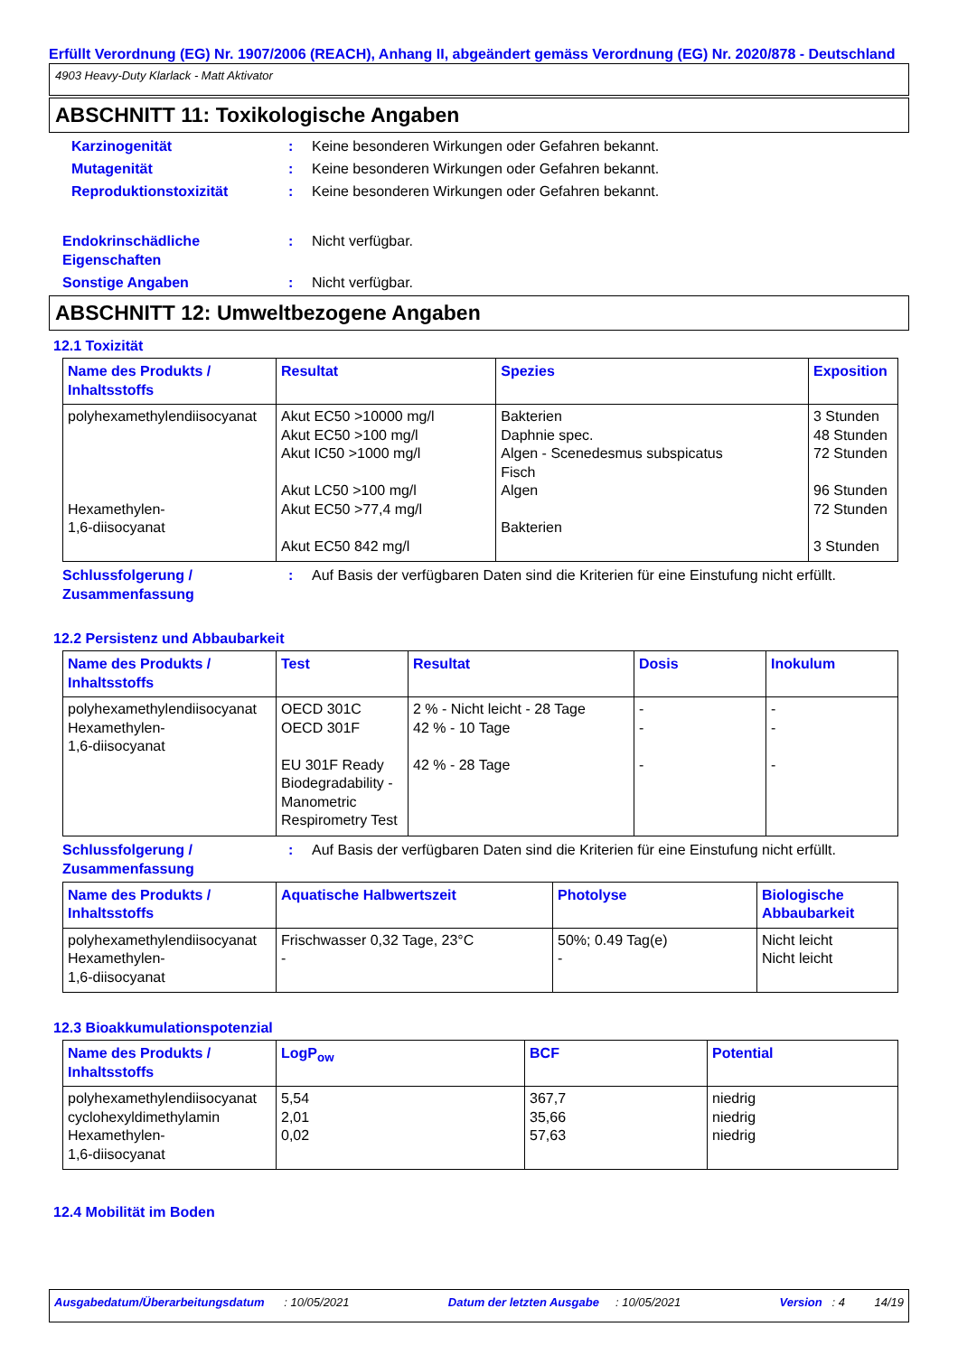Erfüllt Verordnung (EG) Nr. 1907/2006 (REACH), Anhang II, abgeändert gemäss Verordnung (EG) Nr. 2020/878 - Deutschland
4903 Heavy-Duty Klarlack - Matt Aktivator
ABSCHNITT 11: Toxikologische Angaben
Karzinogenität: Keine besonderen Wirkungen oder Gefahren bekannt.
Mutagenität: Keine besonderen Wirkungen oder Gefahren bekannt.
Reproduktionstoxizität: Keine besonderen Wirkungen oder Gefahren bekannt.
Endokrinschädliche Eigenschaften: Nicht verfügbar.
Sonstige Angaben: Nicht verfügbar.
ABSCHNITT 12: Umweltbezogene Angaben
12.1 Toxizität
| Name des Produkts / Inhaltsstoffs | Resultat | Spezies | Exposition |
| --- | --- | --- | --- |
| polyhexamethylendiisocyanat Hexamethylen- 1,6-diisocyanat | Akut EC50 >10000 mg/l Akut EC50 >100 mg/l Akut IC50 >1000 mg/l Akut LC50 >100 mg/l Akut EC50 >77,4 mg/l Akut EC50 842 mg/l | Bakterien Daphnie spec. Algen - Scenedesmus subspicatus Fisch Algen Bakterien | 3 Stunden 48 Stunden 72 Stunden 96 Stunden 72 Stunden 3 Stunden |
Schlussfolgerung / Zusammenfassung: Auf Basis der verfügbaren Daten sind die Kriterien für eine Einstufung nicht erfüllt.
12.2 Persistenz und Abbaubarkeit
| Name des Produkts / Inhaltsstoffs | Test | Resultat | Dosis | Inokulum |
| --- | --- | --- | --- | --- |
| polyhexamethylendiisocyanat Hexamethylen- 1,6-diisocyanat | OECD 301C OECD 301F EU 301F Ready Biodegradability - Manometric Respirometry Test | 2 % - Nicht leicht - 28 Tage 42 % - 10 Tage 42 % - 28 Tage | - - - | - - - |
Schlussfolgerung / Zusammenfassung: Auf Basis der verfügbaren Daten sind die Kriterien für eine Einstufung nicht erfüllt.
| Name des Produkts / Inhaltsstoffs | Aquatische Halbwertszeit | Photolyse | Biologische Abbaubarkeit |
| --- | --- | --- | --- |
| polyhexamethylendiisocyanat Hexamethylen- 1,6-diisocyanat | Frischwasser 0,32 Tage, 23°C - | 50%; 0.49 Tag(e) - | Nicht leicht Nicht leicht |
12.3 Bioakkumulationspotenzial
| Name des Produkts / Inhaltsstoffs | LogP<sub>ow</sub> | BCF | Potential |
| --- | --- | --- | --- |
| polyhexamethylendiisocyanat cyclohexyldimethylamin Hexamethylen- 1,6-diisocyanat | 5,54 2,01 0,02 | 367,7 35,66 57,63 | niedrig niedrig niedrig |
12.4 Mobilität im Boden
Ausgabedatum/Überarbeitungsdatum : 10/05/2021 Datum der letzten Ausgabe : 10/05/2021 Version : 4 14/19